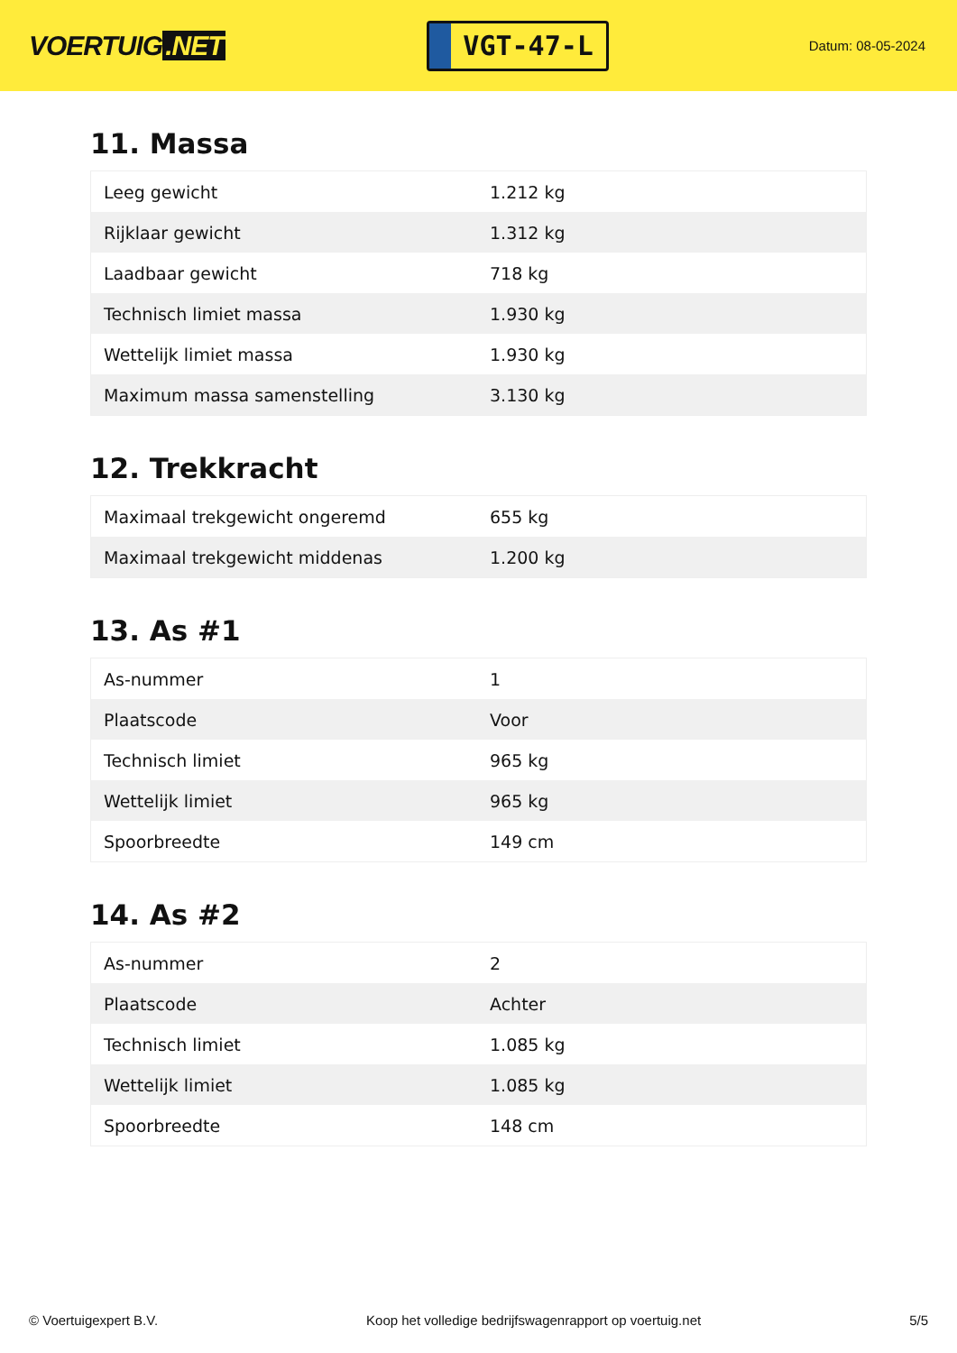VOERTUIG.NET
VGT-47-L
Datum: 08-05-2024
11. Massa
| Leeg gewicht | 1.212 kg |
| Rijklaar gewicht | 1.312 kg |
| Laadbaar gewicht | 718 kg |
| Technisch limiet massa | 1.930 kg |
| Wettelijk limiet massa | 1.930 kg |
| Maximum massa samenstelling | 3.130 kg |
12. Trekkracht
| Maximaal trekgewicht ongeremd | 655 kg |
| Maximaal trekgewicht middenas | 1.200 kg |
13. As #1
| As-nummer | 1 |
| Plaatscode | Voor |
| Technisch limiet | 965 kg |
| Wettelijk limiet | 965 kg |
| Spoorbreedte | 149 cm |
14. As #2
| As-nummer | 2 |
| Plaatscode | Achter |
| Technisch limiet | 1.085 kg |
| Wettelijk limiet | 1.085 kg |
| Spoorbreedte | 148 cm |
© Voertuigexpert B.V. Koop het volledige bedrijfswagenrapport op voertuig.net 5/5